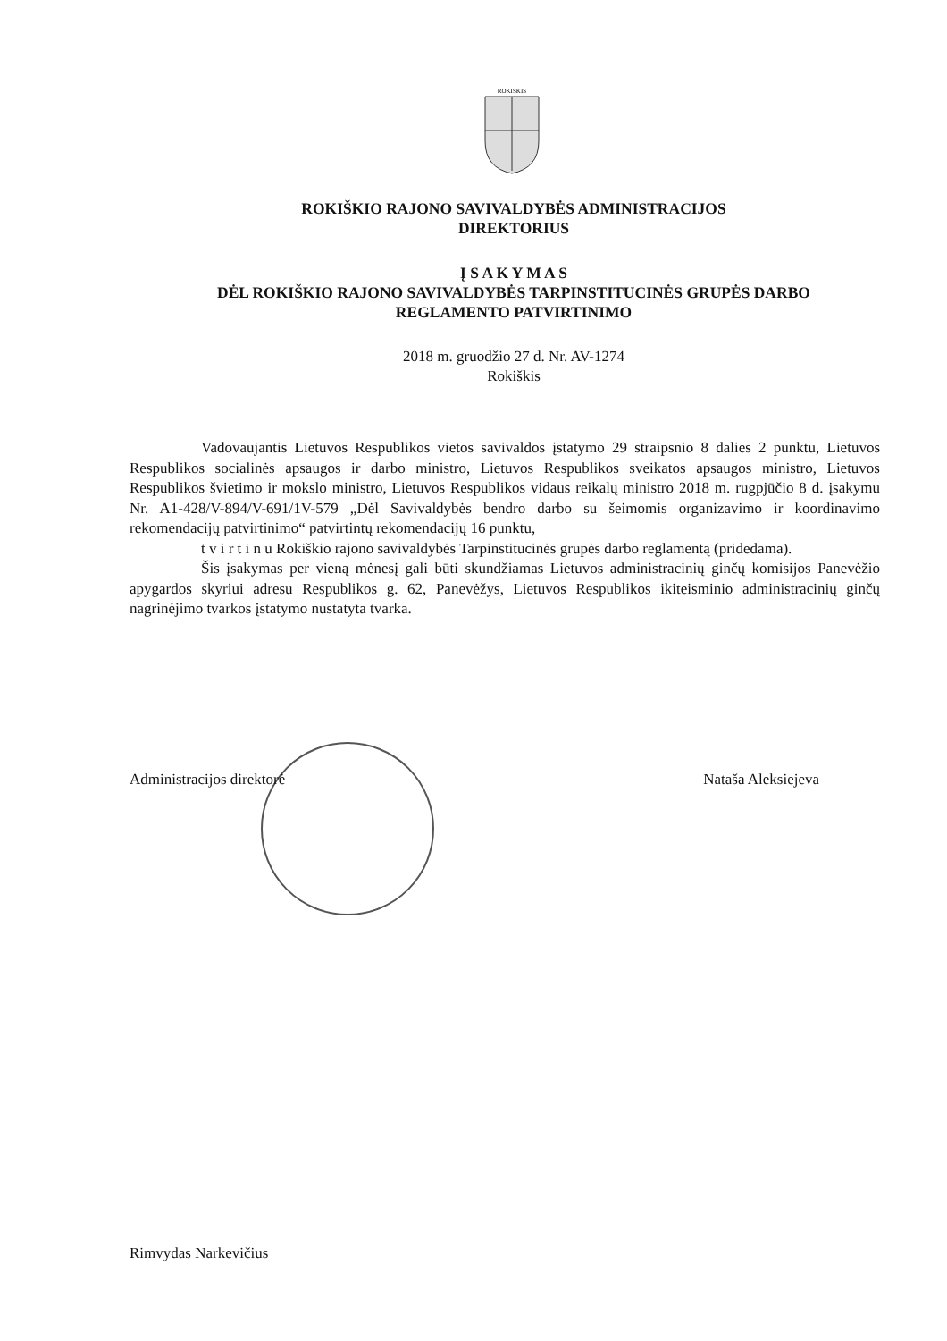ROKISKIS
ROKIŠKIO RAJONO SAVIVALDYBĖS ADMINISTRACIJOS
DIREKTORIUS
Į S A K Y M A S
DĖL ROKIŠKIO RAJONO SAVIVALDYBĖS TARPINSTITUCINĖS GRUPĖS DARBO
REGLAMENTO PATVIRTINIMO
2018 m. gruodžio 27 d. Nr. AV-1274
Rokiškis
Vadovaujantis Lietuvos Respublikos vietos savivaldos įstatymo 29 straipsnio 8 dalies 2 punktu, Lietuvos Respublikos socialinės apsaugos ir darbo ministro, Lietuvos Respublikos sveikatos apsaugos ministro, Lietuvos Respublikos švietimo ir mokslo ministro, Lietuvos Respublikos vidaus reikalų ministro 2018 m. rugpjūčio 8 d. įsakymu Nr. A1-428/V-894/V-691/1V-579 „Dėl Savivaldybės bendro darbo su šeimomis organizavimo ir koordinavimo rekomendacijų patvirtinimo“ patvirtintų rekomendacijų 16 punktu,
t v i r t i n u Rokiškio rajono savivaldybės Tarpinstitucinės grupės darbo reglamentą (pridedama).
Šis įsakymas per vieną mėnesį gali būti skundžiamas Lietuvos administracinių ginčų komisijos Panevėžio apygardos skyriui adresu Respublikos g. 62, Panevėžys, Lietuvos Respublikos ikiteisminio administracinių ginčų nagrinėjimo tvarkos įstatymo nustatyta tvarka.
Administracijos direktorė Nataša Aleksiejeva
Rimvydas Narkevičius